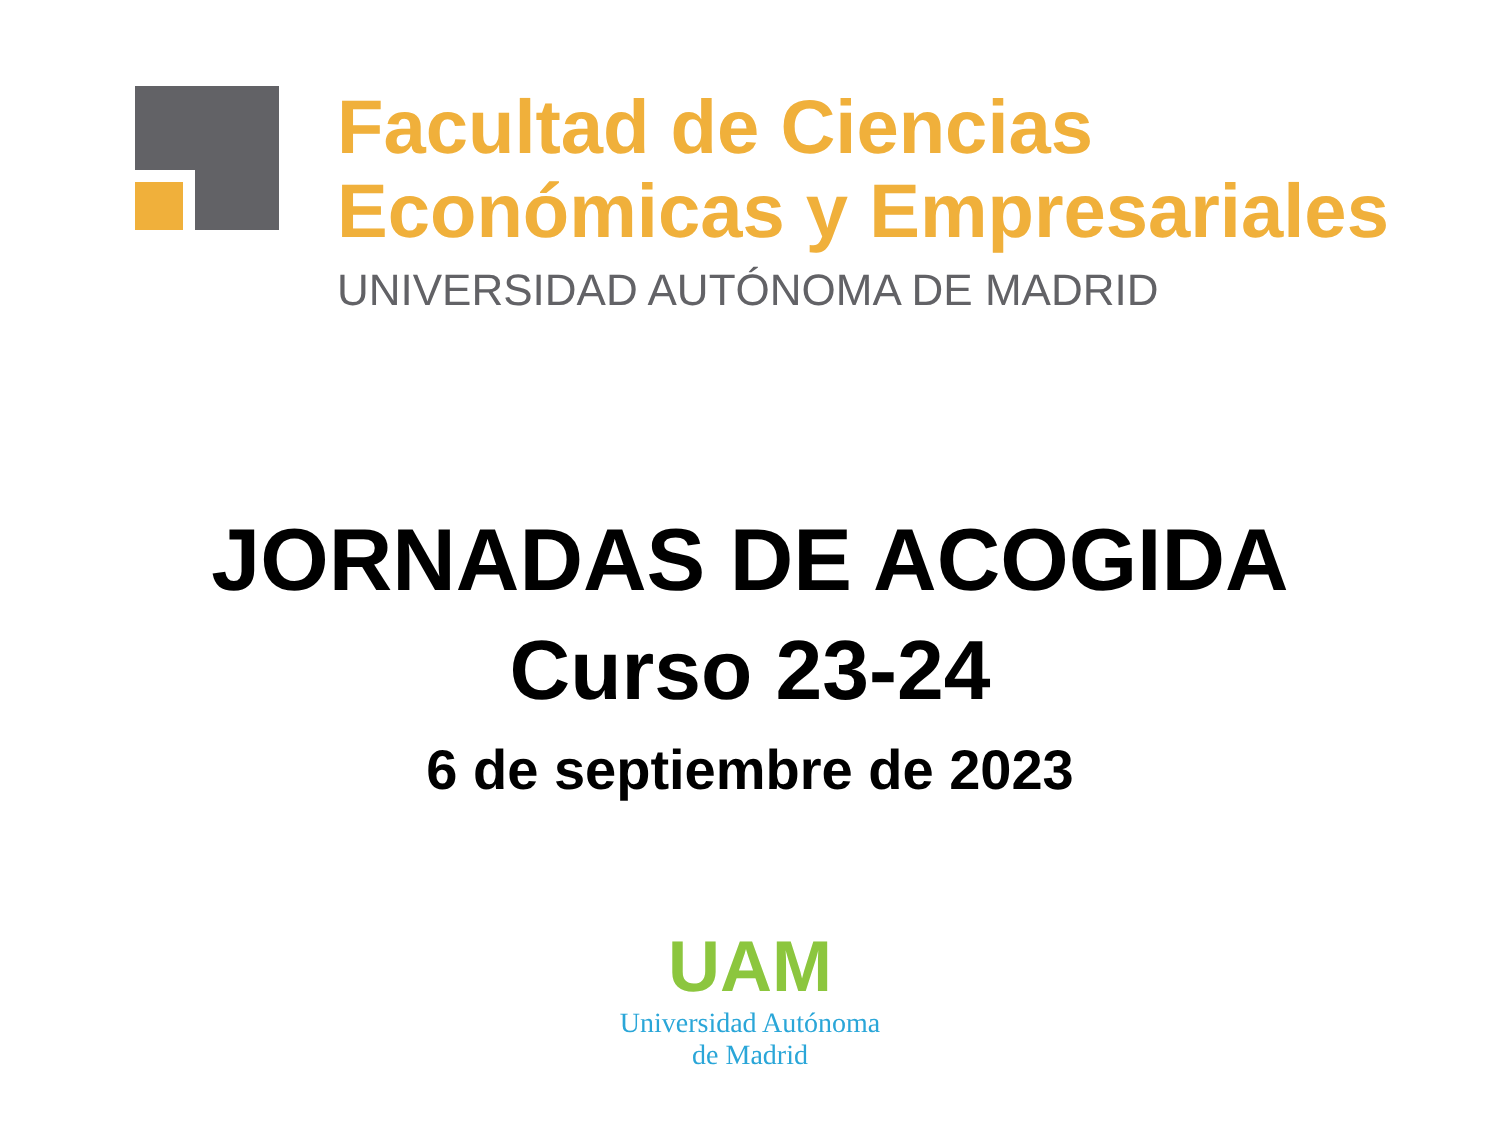Facultad de Ciencias
Económicas y Empresariales
UNIVERSIDAD AUTÓNOMA DE MADRID
JORNADAS DE ACOGIDA
Curso 23-24
6 de septiembre de 2023
UAM
Universidad Autónoma
de Madrid